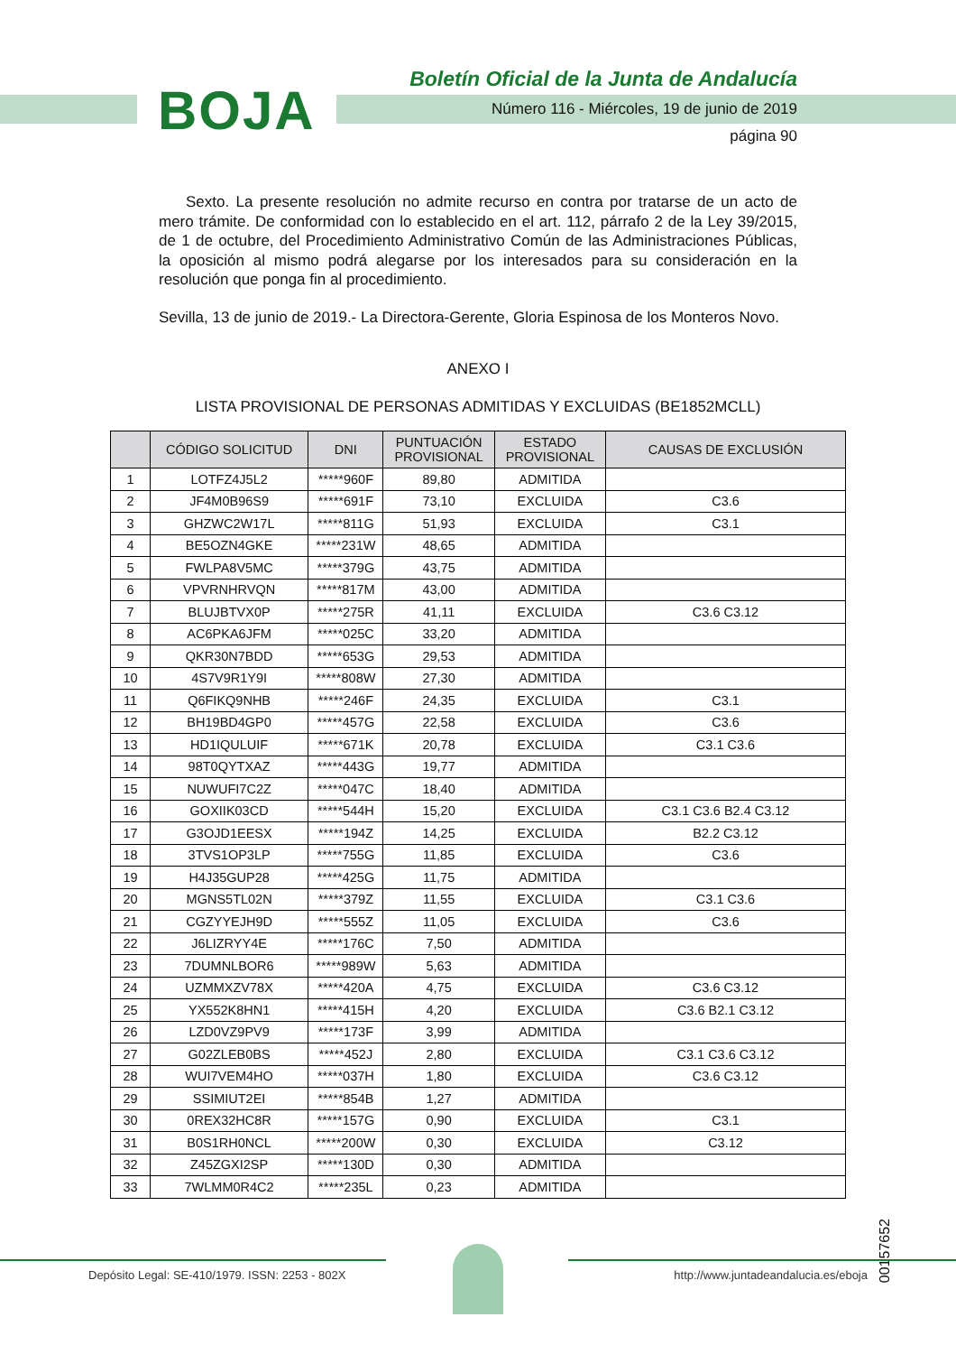BOJA
Boletín Oficial de la Junta de Andalucía
Número 116 - Miércoles, 19 de junio de 2019
página 90
Sexto. La presente resolución no admite recurso en contra por tratarse de un acto de mero trámite. De conformidad con lo establecido en el art. 112, párrafo 2 de la Ley 39/2015, de 1 de octubre, del Procedimiento Administrativo Común de las Administraciones Públicas, la oposición al mismo podrá alegarse por los interesados para su consideración en la resolución que ponga fin al procedimiento.
Sevilla, 13 de junio de 2019.- La Directora-Gerente, Gloria Espinosa de los Monteros Novo.
ANEXO I
LISTA PROVISIONAL DE PERSONAS ADMITIDAS Y EXCLUIDAS (BE1852MCLL)
| | CÓDIGO SOLICITUD | DNI | PUNTUACIÓN PROVISIONAL | ESTADO PROVISIONAL | CAUSAS DE EXCLUSIÓN |
| --- | --- | --- | --- | --- | --- |
| 1 | LOTFZ4J5L2 | *****960F | 89,80 | ADMITIDA | |
| 2 | JF4M0B96S9 | *****691F | 73,10 | EXCLUIDA | C3.6 |
| 3 | GHZWC2W17L | *****811G | 51,93 | EXCLUIDA | C3.1 |
| 4 | BE5OZN4GKE | *****231W | 48,65 | ADMITIDA | |
| 5 | FWLPA8V5MC | *****379G | 43,75 | ADMITIDA | |
| 6 | VPVRNHRVQN | *****817M | 43,00 | ADMITIDA | |
| 7 | BLUJBTVX0P | *****275R | 41,11 | EXCLUIDA | C3.6 C3.12 |
| 8 | AC6PKA6JFM | *****025C | 33,20 | ADMITIDA | |
| 9 | QKR30N7BDD | *****653G | 29,53 | ADMITIDA | |
| 10 | 4S7V9R1Y9I | *****808W | 27,30 | ADMITIDA | |
| 11 | Q6FIKQ9NHB | *****246F | 24,35 | EXCLUIDA | C3.1 |
| 12 | BH19BD4GP0 | *****457G | 22,58 | EXCLUIDA | C3.6 |
| 13 | HD1IQULUIF | *****671K | 20,78 | EXCLUIDA | C3.1 C3.6 |
| 14 | 98T0QYTXAZ | *****443G | 19,77 | ADMITIDA | |
| 15 | NUWUFI7C2Z | *****047C | 18,40 | ADMITIDA | |
| 16 | GOXIIK03CD | *****544H | 15,20 | EXCLUIDA | C3.1 C3.6 B2.4 C3.12 |
| 17 | G3OJD1EESX | *****194Z | 14,25 | EXCLUIDA | B2.2 C3.12 |
| 18 | 3TVS1OP3LP | *****755G | 11,85 | EXCLUIDA | C3.6 |
| 19 | H4J35GUP28 | *****425G | 11,75 | ADMITIDA | |
| 20 | MGNS5TL02N | *****379Z | 11,55 | EXCLUIDA | C3.1 C3.6 |
| 21 | CGZYYEJH9D | *****555Z | 11,05 | EXCLUIDA | C3.6 |
| 22 | J6LIZRYY4E | *****176C | 7,50 | ADMITIDA | |
| 23 | 7DUMNLBOR6 | *****989W | 5,63 | ADMITIDA | |
| 24 | UZMMXZV78X | *****420A | 4,75 | EXCLUIDA | C3.6 C3.12 |
| 25 | YX552K8HN1 | *****415H | 4,20 | EXCLUIDA | C3.6 B2.1 C3.12 |
| 26 | LZD0VZ9PV9 | *****173F | 3,99 | ADMITIDA | |
| 27 | G02ZLEB0BS | *****452J | 2,80 | EXCLUIDA | C3.1 C3.6 C3.12 |
| 28 | WUI7VEM4HO | *****037H | 1,80 | EXCLUIDA | C3.6 C3.12 |
| 29 | SSIMIUT2EI | *****854B | 1,27 | ADMITIDA | |
| 30 | 0REX32HC8R | *****157G | 0,90 | EXCLUIDA | C3.1 |
| 31 | B0S1RH0NCL | *****200W | 0,30 | EXCLUIDA | C3.12 |
| 32 | Z45ZGXI2SP | *****130D | 0,30 | ADMITIDA | |
| 33 | 7WLMM0R4C2 | *****235L | 0,23 | ADMITIDA | |
00157652
Depósito Legal: SE-410/1979. ISSN: 2253 - 802X http://www.juntadeandalucia.es/eboja